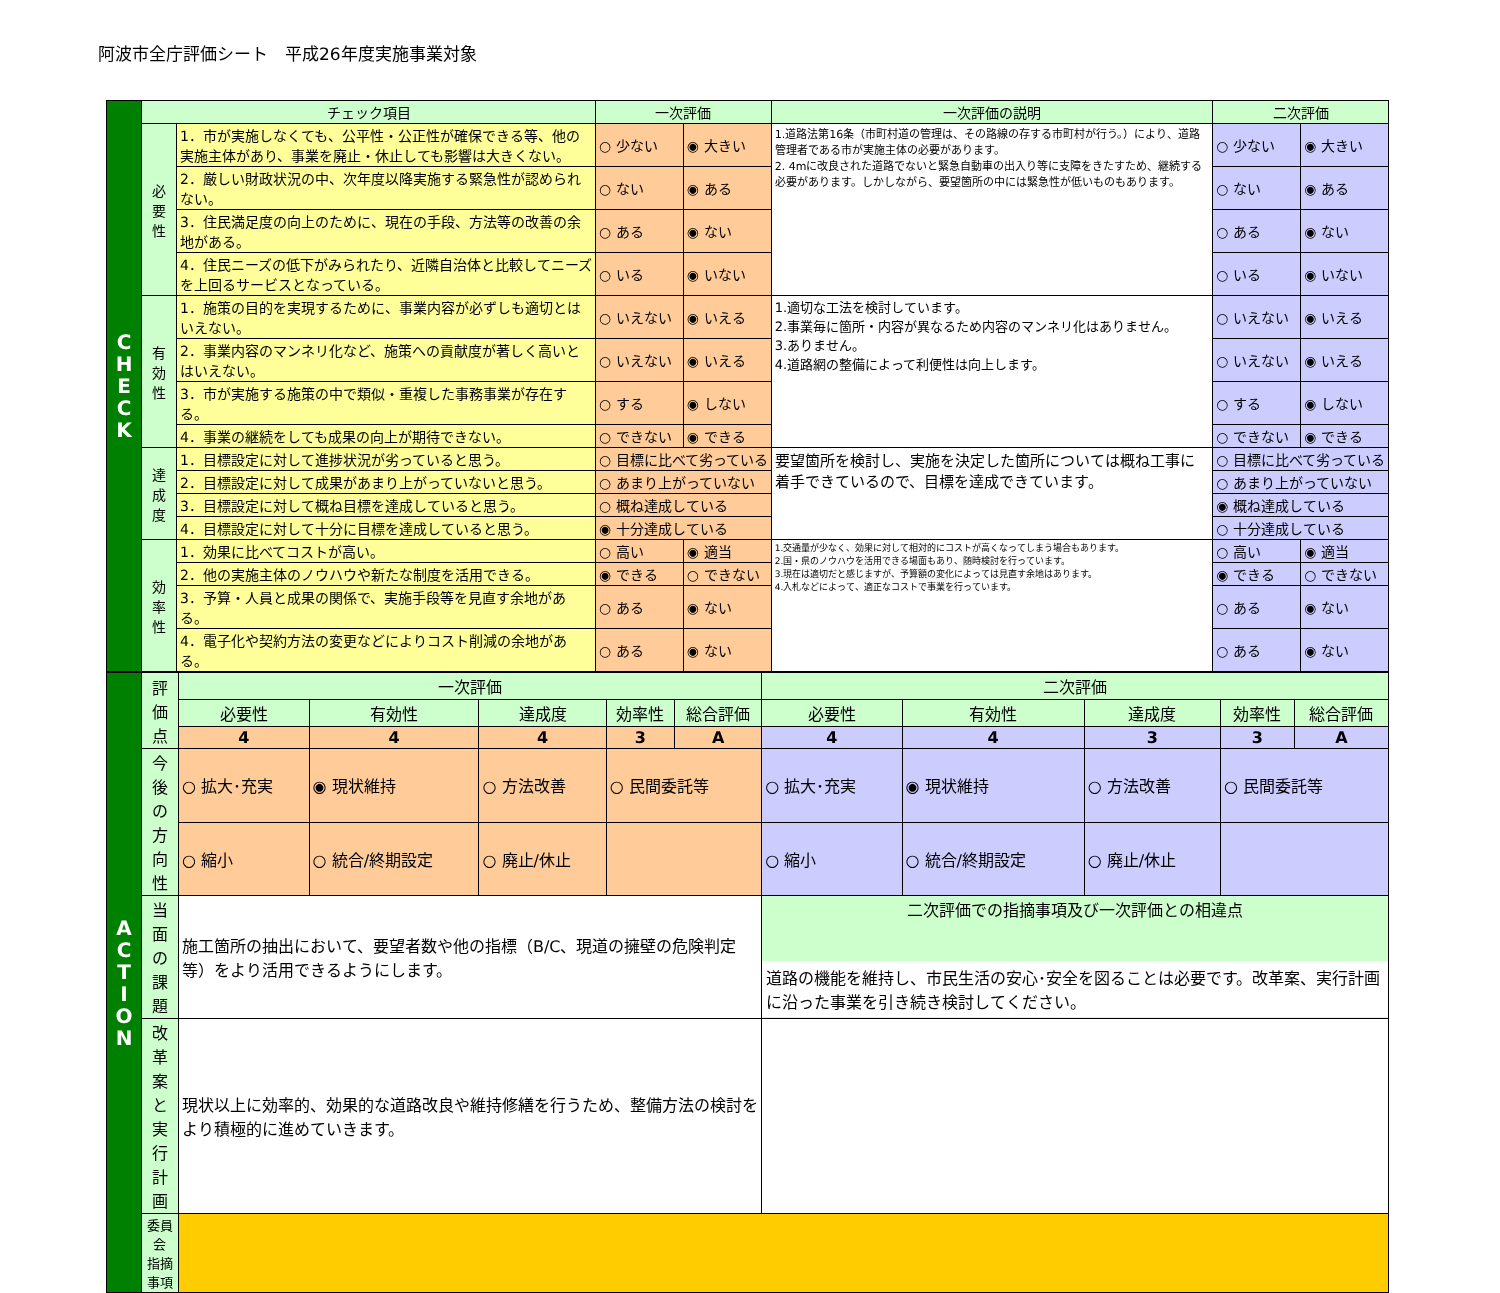阿波市全庁評価シート　平成26年度実施事業対象
| C H E C K | チェック項目 | | 一次評価 | | 一次評価の説明 | 二次評価 | |
| | 必 要 性 | 1．市が実施しなくても、公平性・公正性が確保できる等、他の実施主体があり、事業を廃止・休止しても影響は大きくない。 | ○ 少ない | ◉ 大きい | 1.道路法第16条（市町村道の管理は、その路線の存する市町村が行う。）により、道路管理者である市が実施主体の必要があります。 2. 4mに改良された道路でないと緊急自動車の出入り等に支障をきたすため、継続する必要があります。しかしながら、要望箇所の中には緊急性が低いものもあります。 | ○ 少ない | ◉ 大きい |
| | | 2．厳しい財政状況の中、次年度以降実施する緊急性が認められない。 | ○ ない | ◉ ある | | ○ ない | ◉ ある |
| | | 3．住民満足度の向上のために、現在の手段、方法等の改善の余地がある。 | ○ ある | ◉ ない | | ○ ある | ◉ ない |
| | | 4．住民ニーズの低下がみられたり、近隣自治体と比較してニーズを上回るサービスとなっている。 | ○ いる | ◉ いない | | ○ いる | ◉ いない |
| | 有 効 性 | 1．施策の目的を実現するために、事業内容が必ずしも適切とはいえない。 | ○ いえない | ◉ いえる | 1.適切な工法を検討しています。 2.事業毎に箇所・内容が異なるため内容のマンネリ化はありません。 3.ありません。 4.道路網の整備によって利便性は向上します。 | ○ いえない | ◉ いえる |
| | | 2．事業内容のマンネリ化など、施策への貢献度が著しく高いとはいえない。 | ○ いえない | ◉ いえる | | ○ いえない | ◉ いえる |
| | | 3．市が実施する施策の中で類似・重複した事務事業が存在する。 | ○ する | ◉ しない | | ○ する | ◉ しない |
| | | 4．事業の継続をしても成果の向上が期待できない。 | ○ できない | ◉ できる | | ○ できない | ◉ できる |
| | 達 成 度 | 1．目標設定に対して進捗状況が劣っていると思う。 | ○ 目標に比べて劣っている | | 要望箇所を検討し、実施を決定した箇所については概ね工事に着手できているので、目標を達成できています。 | ○ 目標に比べて劣っている | |
| | | 2．目標設定に対して成果があまり上がっていないと思う。 | ○ あまり上がっていない | | | ○ あまり上がっていない | |
| | | 3．目標設定に対して概ね目標を達成していると思う。 | ○ 概ね達成している | | | ◉ 概ね達成している | |
| | | 4．目標設定に対して十分に目標を達成していると思う。 | ◉ 十分達成している | | | ○ 十分達成している | |
| | 効 率 性 | 1．効果に比べてコストが高い。 | ○ 高い | ◉ 適当 | 1.交通量が少なく、効果に対して相対的にコストが高くなってしまう場合もあります。 2.国・県のノウハウを活用できる場面もあり、随時検討を行っています。 3.現在は適切だと感じますが、予算額の変化によっては見直す余地はあります。 4.入札などによって、適正なコストで事業を行っています。 | ○ 高い | ◉ 適当 |
| | | 2．他の実施主体のノウハウや新たな制度を活用できる。 | ◉ できる | ○ できない | | ◉ できる | ○ できない |
| | | 3．予算・人員と成果の関係で、実施手段等を見直す余地がある。 | ○ ある | ◉ ない | | ○ ある | ◉ ない |
| | | 4．電子化や契約方法の変更などによりコスト削減の余地がある。 | ○ ある | ◉ ない | | ○ ある | ◉ ない |
| A C T I O N | 評価点 | 一次評価 | | | | | 二次評価 | | | | |
| | | 必要性 | 有効性 | 達成度 | 効率性 | 総合評価 | 必要性 | 有効性 | 達成度 | 効率性 | 総合評価 |
| | | 4 | 4 | 4 | 3 | A | 4 | 4 | 3 | 3 | A |
| | 今後の 方向性 | ○ 拡大･充実 | ◉ 現状維持 | ○ 方法改善 | ○ 民間委託等 | | ○ 拡大･充実 | ◉ 現状維持 | ○ 方法改善 | ○ 民間委託等 | |
| | | ○ 縮小 | ○ 統合/終期設定 | ○ 廃止/休止 | | | ○ 縮小 | ○ 統合/終期設定 | ○ 廃止/休止 | | |
| | 当面の 課題 | 施工箇所の抽出において、要望者数や他の指標（B/C、現道の擁壁の危険判定等）をより活用できるようにします。 | | | | | 二次評価での指摘事項及び一次評価との相違点 道路の機能を維持し、市民生活の安心･安全を図ることは必要です。改革案、実行計画に沿った事業を引き続き検討してください。 | | | | |
| | 改革案 と実行 計画 | 現状以上に効率的、効果的な道路改良や維持修繕を行うため、整備方法の検討をより積極的に進めていきます。 | | | | | | | | | |
| | 委員会 指摘事項 | | | | | | | | | | |